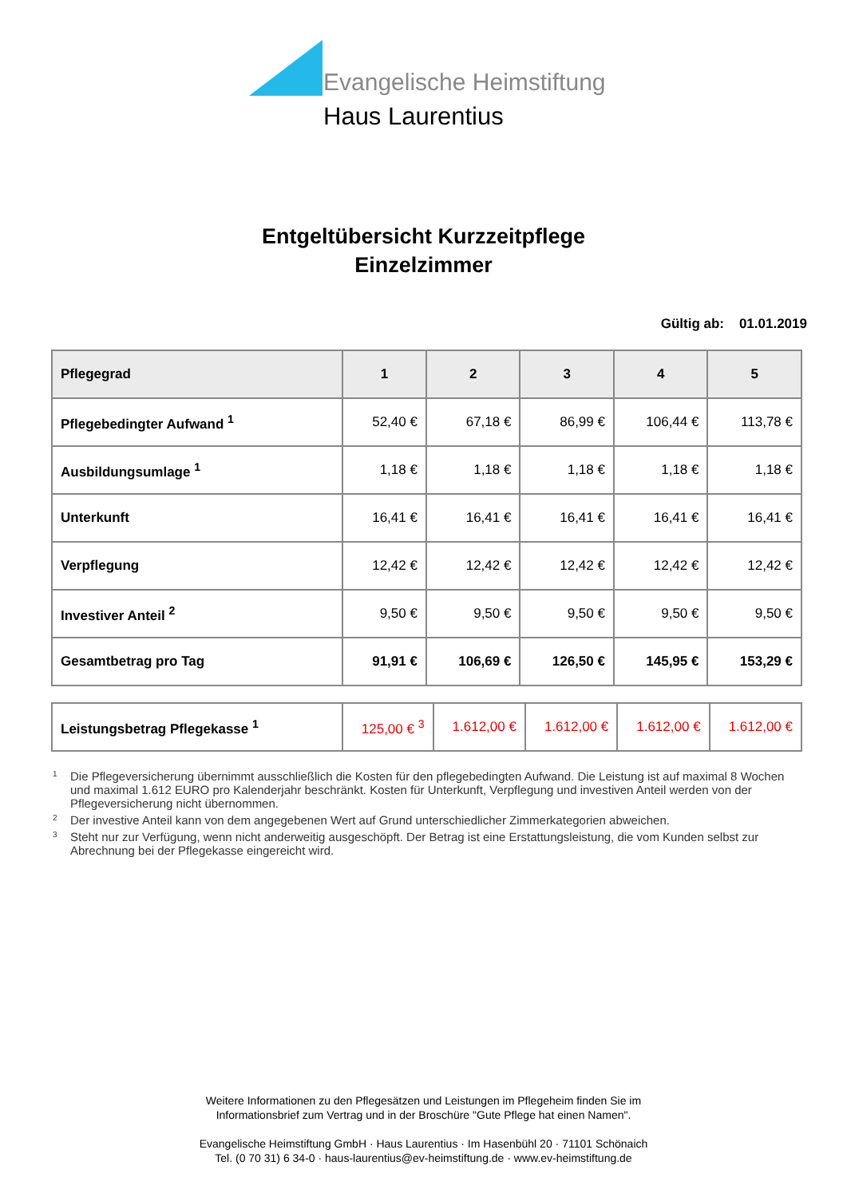Evangelische Heimstiftung
Haus Laurentius
Entgeltübersicht Kurzzeitpflege
Einzelzimmer
Gültig ab: 01.01.2019
| Pflegegrad | 1 | 2 | 3 | 4 | 5 |
| --- | --- | --- | --- | --- | --- |
| Pflegebedingter Aufwand <sup>1</sup> | 52,40 € | 67,18 € | 86,99 € | 106,44 € | 113,78 € |
| Ausbildungsumlage <sup>1</sup> | 1,18 € | 1,18 € | 1,18 € | 1,18 € | 1,18 € |
| Unterkunft | 16,41 € | 16,41 € | 16,41 € | 16,41 € | 16,41 € |
| Verpflegung | 12,42 € | 12,42 € | 12,42 € | 12,42 € | 12,42 € |
| Investiver Anteil <sup>2</sup> | 9,50 € | 9,50 € | 9,50 € | 9,50 € | 9,50 € |
| Gesamtbetrag pro Tag | 91,91 € | 106,69 € | 126,50 € | 145,95 € | 153,29 € |
| Leistungsbetrag Pflegekasse <sup>1</sup> | 125,00 € <sup>3</sup> | 1.612,00 € | 1.612,00 € | 1.612,00 € | 1.612,00 € |
<sup>1</sup> Die Pflegeversicherung übernimmt ausschließlich die Kosten für den pflegebedingten Aufwand. Die Leistung ist auf maximal 8 Wochen und maximal 1.612 EURO pro Kalenderjahr beschränkt. Kosten für Unterkunft, Verpflegung und investiven Anteil werden von der Pflegeversicherung nicht übernommen.
<sup>2</sup> Der investive Anteil kann von dem angegebenen Wert auf Grund unterschiedlicher Zimmerkategorien abweichen.
<sup>3</sup> Steht nur zur Verfügung, wenn nicht anderweitig ausgeschöpft. Der Betrag ist eine Erstattungsleistung, die vom Kunden selbst zur Abrechnung bei der Pflegekasse eingereicht wird.
Weitere Informationen zu den Pflegesätzen und Leistungen im Pflegeheim finden Sie im
Informationsbrief zum Vertrag und in der Broschüre "Gute Pflege hat einen Namen".
Evangelische Heimstiftung GmbH · Haus Laurentius · Im Hasenbühl 20 · 71101 Schönaich
Tel. (0 70 31) 6 34-0 · haus-laurentius@ev-heimstiftung.de · www.ev-heimstiftung.de